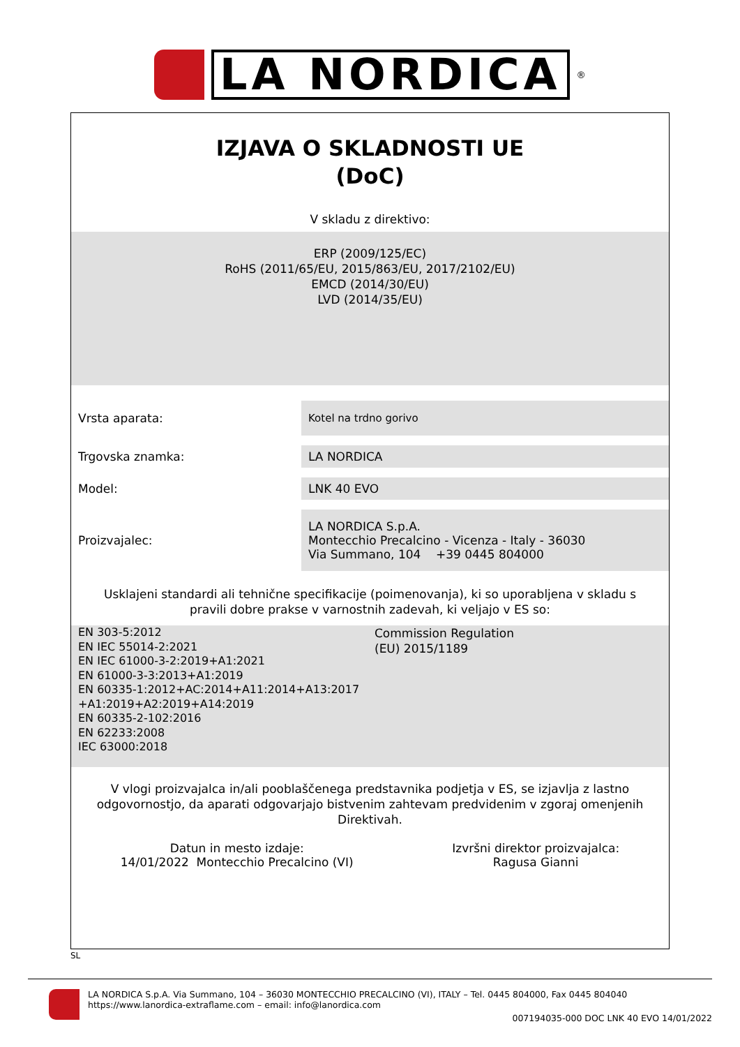LA NORDICA
<sup>®</sup>
IZJAVA O SKLADNOSTI UE
(DoC)
V skladu z direktivo:
ERP (2009/125/EC)
RoHS (2011/65/EU, 2015/863/EU, 2017/2102/EU)
EMCD (2014/30/EU)
LVD (2014/35/EU)
| Vrsta aparata: | Kotel na trdno gorivo |
| Trgovska znamka: | LA NORDICA |
| Model: | LNK 40 EVO |
| Proizvajalec: | LA NORDICA S.p.A. Montecchio Precalcino - Vicenza - Italy - 36030 Via Summano, 104 +39 0445 804000 |
Usklajeni standardi ali tehnične specifikacije (poimenovanja), ki so uporabljena v skladu s pravili dobre prakse v varnostnih zadevah, ki veljajo v ES so:
EN 303-5:2012
EN IEC 55014-2:2021
EN IEC 61000-3-2:2019+A1:2021
EN 61000-3-3:2013+A1:2019
EN 60335-1:2012+AC:2014+A11:2014+A13:2017
+A1:2019+A2:2019+A14:2019
EN 60335-2-102:2016
EN 62233:2008
IEC 63000:2018
Commission Regulation
(EU) 2015/1189
V vlogi proizvajalca in/ali pooblaščenega predstavnika podjetja v ES, se izjavlja z lastno odgovornostjo, da aparati odgovarjajo bistvenim zahtevam predvidenim v zgoraj omenjenih Direktivah.
Datun in mesto izdaje:
14/01/2022 Montecchio Precalcino (VI)
Izvršni direktor proizvajalca:
Ragusa Gianni
SL
LA NORDICA S.p.A. Via Summano, 104 – 36030 MONTECCHIO PRECALCINO (VI), ITALY – Tel. 0445 804000, Fax 0445 804040
https://www.lanordica-extraflame.com – email: info@lanordica.com
007194035-000 DOC LNK 40 EVO 14/01/2022